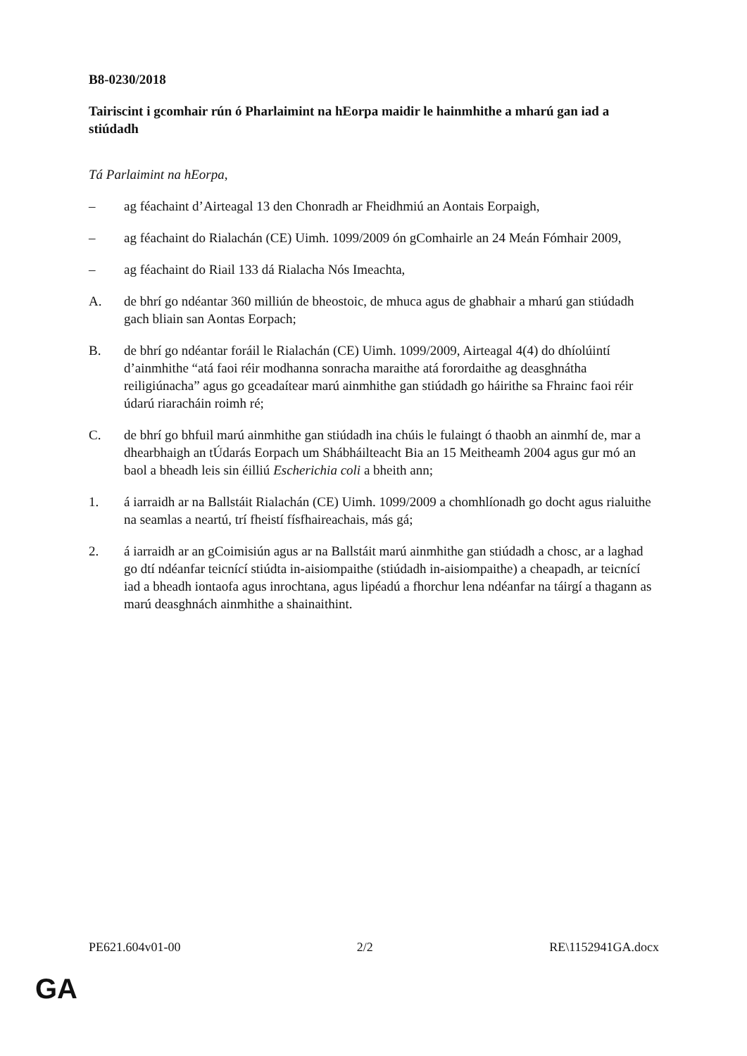B8-0230/2018
Tairiscint i gcomhair rún ó Pharlaimint na hEorpa maidir le hainmhithe a mharú gan iad a stiúdadh
Tá Parlaimint na hEorpa,
– ag féachaint d’Airteagal 13 den Chonradh ar Fheidhmiú an Aontais Eorpaigh,
– ag féachaint do Rialachán (CE) Uimh. 1099/2009 ón gComhairle an 24 Meán Fómhair 2009,
– ag féachaint do Riail 133 dá Rialacha Nós Imeachta,
A. de bhrí go ndéantar 360 milliún de bheostoic, de mhuca agus de ghabhair a mharú gan stiúdadh gach bliain san Aontas Eorpach;
B. de bhrí go ndéantar foráil le Rialachán (CE) Uimh. 1099/2009, Airteagal 4(4) do dhíolúintí d’ainmhithe “atá faoi réir modhanna sonracha maraithe atá forordaithe ag deasghnátha reiligiúnacha” agus go gceadaítear marú ainmhithe gan stiúdadh go háirithe sa Fhrainc faoi réir údarú riaracháin roimh ré;
C. de bhrí go bhfuil marú ainmhithe gan stiúdadh ina chúis le fulaingt ó thaobh an ainmhí de, mar a dhearbhaigh an tÚdarás Eorpach um Shábháilteacht Bia an 15 Meitheamh 2004 agus gur mó an baol a bheadh leis sin éilliú Escherichia coli a bheith ann;
1. á iarraidh ar na Ballstáit Rialachán (CE) Uimh. 1099/2009 a chomhlíonadh go docht agus rialuithe na seamlas a neartú, trí fheistí físfhaireachais, más gá;
2. á iarraidh ar an gCoimisiún agus ar na Ballstáit marú ainmhithe gan stiúdadh a chosc, ar a laghad go dtí ndéanfar teicnící stiúdta in-aisiompaithe (stiúdadh in-aisiompaithe) a cheapadh, ar teicnící iad a bheadh iontaofa agus inrochtana, agus lipéadú a fhorchur lena ndéanfar na táirgí a thagann as marú deasghnách ainmhithe a shainaithint.
PE621.604v01-00 2/2 RE\1152941GA.docx
GA